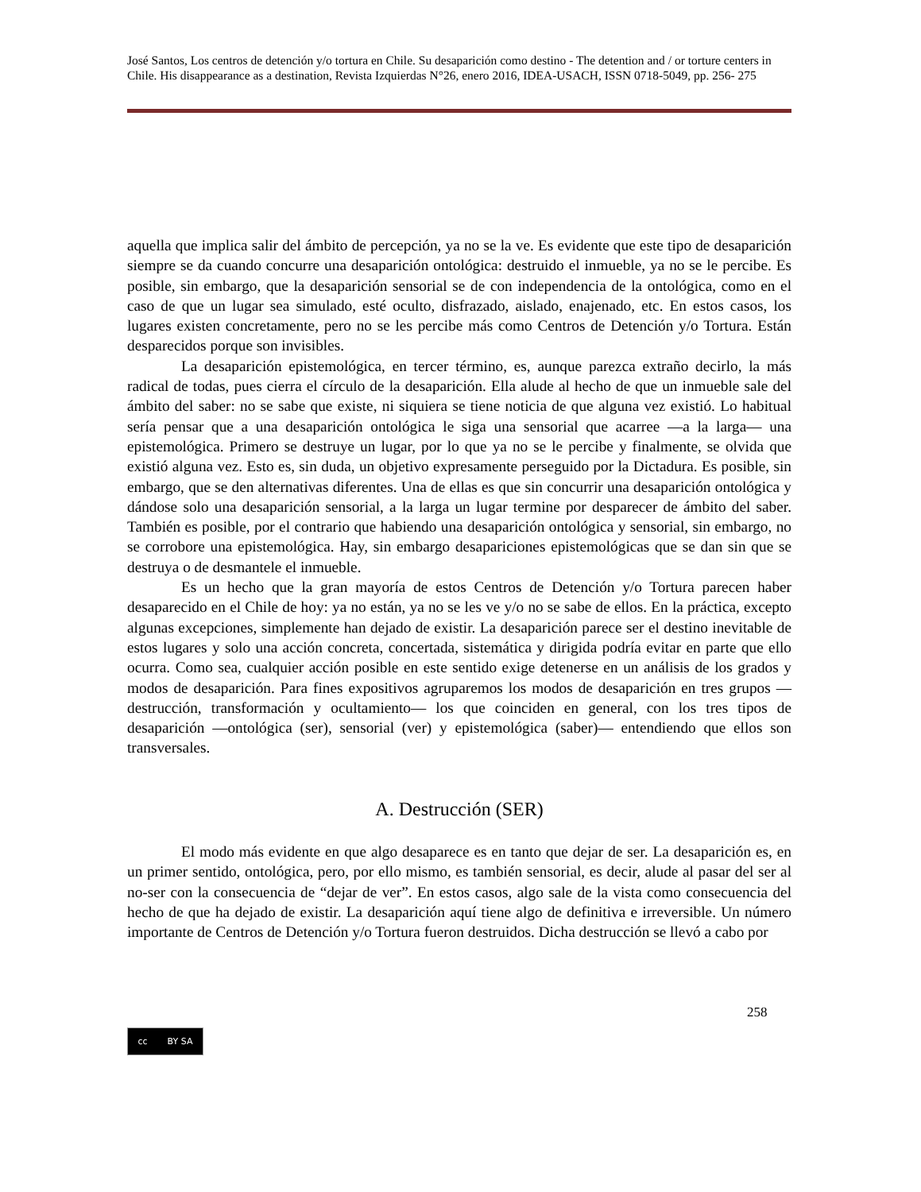José Santos, Los centros de detención y/o tortura en Chile. Su desaparición como destino - The detention and / or torture centers in Chile. His disappearance as a destination, Revista Izquierdas N°26, enero 2016, IDEA-USACH, ISSN 0718-5049, pp. 256- 275
aquella que implica salir del ámbito de percepción, ya no se la ve. Es evidente que este tipo de desaparición siempre se da cuando concurre una desaparición ontológica: destruido el inmueble, ya no se le percibe. Es posible, sin embargo, que la desaparición sensorial se de con independencia de la ontológica, como en el caso de que un lugar sea simulado, esté oculto, disfrazado, aislado, enajenado, etc. En estos casos, los lugares existen concretamente, pero no se les percibe más como Centros de Detención y/o Tortura. Están desparecidos porque son invisibles.
La desaparición epistemológica, en tercer término, es, aunque parezca extraño decirlo, la más radical de todas, pues cierra el círculo de la desaparición. Ella alude al hecho de que un inmueble sale del ámbito del saber: no se sabe que existe, ni siquiera se tiene noticia de que alguna vez existió. Lo habitual sería pensar que a una desaparición ontológica le siga una sensorial que acarree —a la larga— una epistemológica. Primero se destruye un lugar, por lo que ya no se le percibe y finalmente, se olvida que existió alguna vez. Esto es, sin duda, un objetivo expresamente perseguido por la Dictadura. Es posible, sin embargo, que se den alternativas diferentes. Una de ellas es que sin concurrir una desaparición ontológica y dándose solo una desaparición sensorial, a la larga un lugar termine por desparecer de ámbito del saber. También es posible, por el contrario que habiendo una desaparición ontológica y sensorial, sin embargo, no se corrobore una epistemológica. Hay, sin embargo desapariciones epistemológicas que se dan sin que se destruya o de desmantele el inmueble.
Es un hecho que la gran mayoría de estos Centros de Detención y/o Tortura parecen haber desaparecido en el Chile de hoy: ya no están, ya no se les ve y/o no se sabe de ellos. En la práctica, excepto algunas excepciones, simplemente han dejado de existir. La desaparición parece ser el destino inevitable de estos lugares y solo una acción concreta, concertada, sistemática y dirigida podría evitar en parte que ello ocurra. Como sea, cualquier acción posible en este sentido exige detenerse en un análisis de los grados y modos de desaparición. Para fines expositivos agruparemos los modos de desaparición en tres grupos —destrucción, transformación y ocultamiento— los que coinciden en general, con los tres tipos de desaparición —ontológica (ser), sensorial (ver) y epistemológica (saber)— entendiendo que ellos son transversales.
A. Destrucción (SER)
El modo más evidente en que algo desaparece es en tanto que dejar de ser. La desaparición es, en un primer sentido, ontológica, pero, por ello mismo, es también sensorial, es decir, alude al pasar del ser al no-ser con la consecuencia de “dejar de ver”. En estos casos, algo sale de la vista como consecuencia del hecho de que ha dejado de existir. La desaparición aquí tiene algo de definitiva e irreversible. Un número importante de Centros de Detención y/o Tortura fueron destruidos. Dicha destrucción se llevó a cabo por
258
cc BY SA